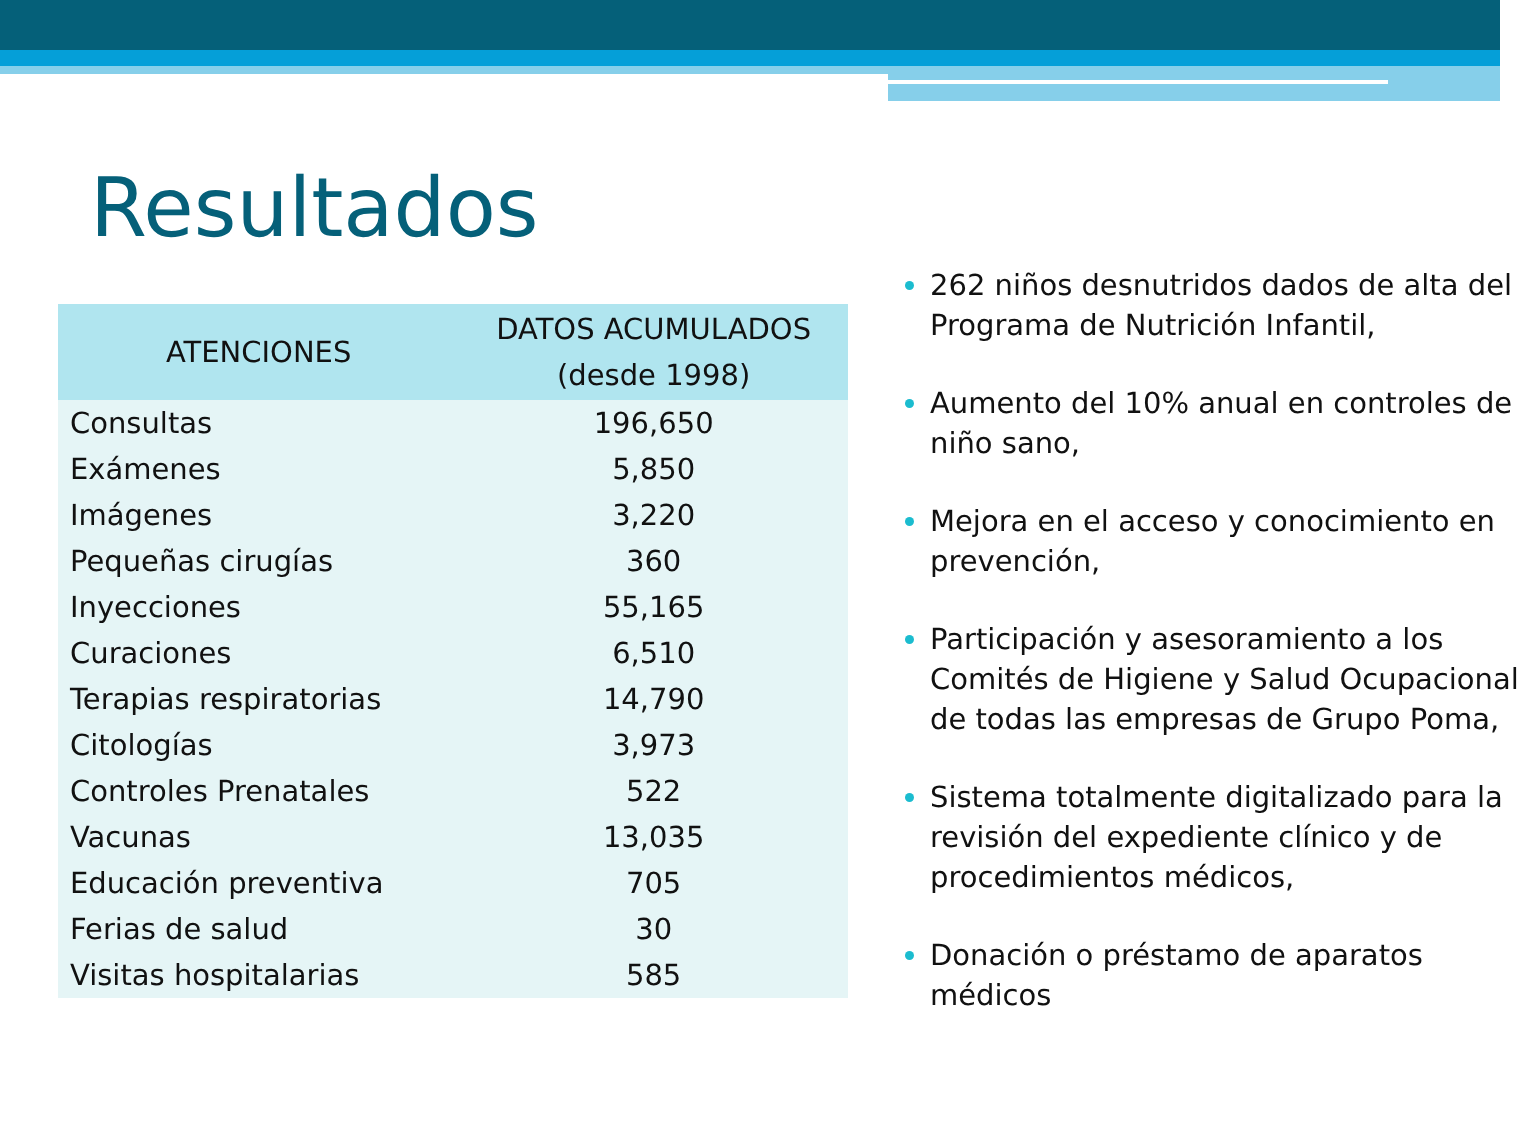Resultados
| ATENCIONES | DATOS ACUMULADOS (desde 1998) |
| --- | --- |
| Consultas | 196,650 |
| Exámenes | 5,850 |
| Imágenes | 3,220 |
| Pequeñas cirugías | 360 |
| Inyecciones | 55,165 |
| Curaciones | 6,510 |
| Terapias respiratorias | 14,790 |
| Citologías | 3,973 |
| Controles Prenatales | 522 |
| Vacunas | 13,035 |
| Educación preventiva | 705 |
| Ferias de salud | 30 |
| Visitas hospitalarias | 585 |
262 niños desnutridos dados de alta del Programa de Nutrición Infantil,
Aumento del 10% anual en controles de niño sano,
Mejora en el acceso y conocimiento en prevención,
Participación y asesoramiento a los Comités de Higiene y Salud Ocupacional de todas las empresas de Grupo Poma,
Sistema totalmente digitalizado para la revisión del expediente clínico y de procedimientos médicos,
Donación o préstamo de aparatos médicos